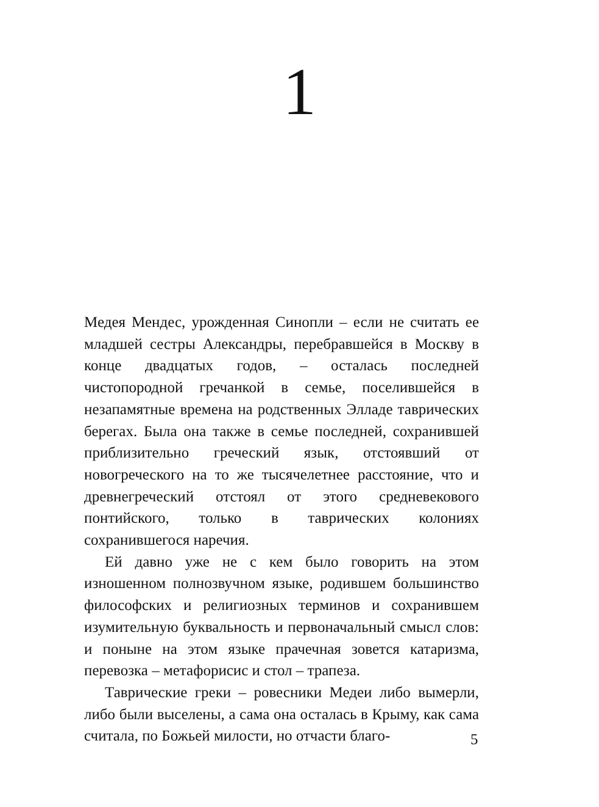1
Медея Мендес, урожденная Синопли – если не считать ее младшей сестры Александры, перебравшейся в Москву в конце двадцатых годов, – осталась последней чистопородной гречанкой в семье, поселившейся в незапамятные времена на родственных Элладе таврических берегах. Была она также в семье последней, сохранившей приблизительно греческий язык, отстоявший от новогреческого на то же тысячелетнее расстояние, что и древнегреческий отстоял от этого средневекового понтийского, только в таврических колониях сохранившегося наречия.
Ей давно уже не с кем было говорить на этом изношенном полнозвучном языке, родившем большинство философских и религиозных терминов и сохранившем изумительную буквальность и первоначальный смысл слов: и поныне на этом языке прачечная зовется катаризма, перевозка – метафорисис и стол – трапеза.
Таврические греки – ровесники Медеи либо вымерли, либо были выселены, а сама она осталась в Крыму, как сама считала, по Божьей милости, но отчасти благо-
5